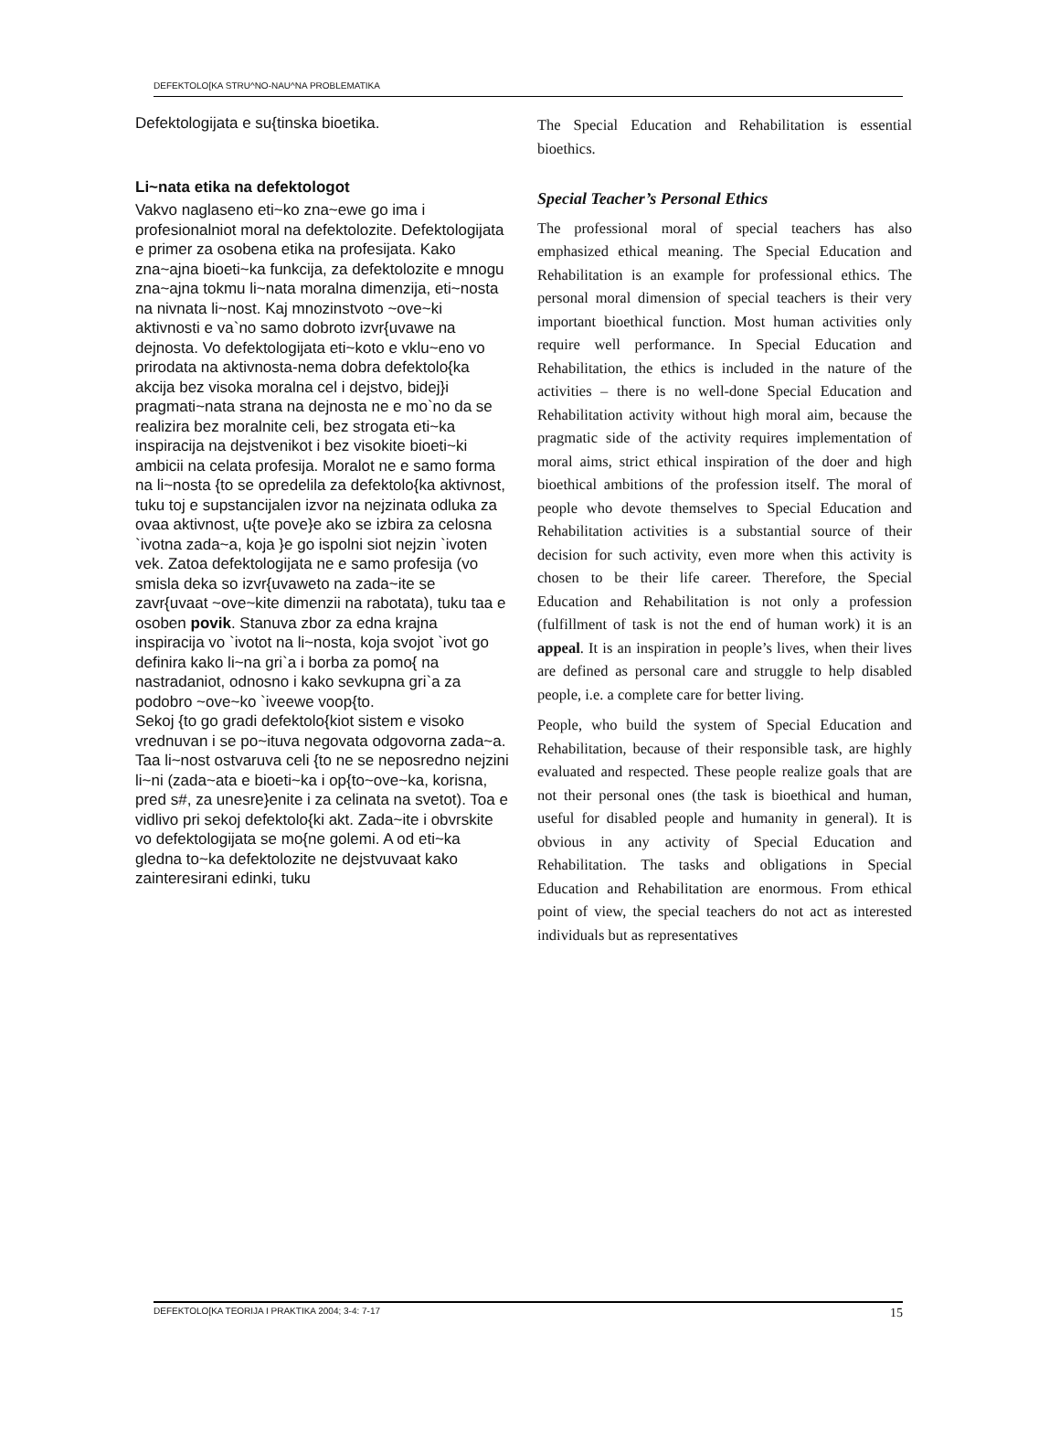DEFEKTOLO[KA STRU^NO-NAU^NA PROBLEMATIKA
Defektologijata e su{tinska bioetika.
Li~nata etika na defektologot
Vakvo naglaseno eti~ko zna~ewe go ima i profesionalniot moral na defektolozite. Defektologijata e primer za osobena etika na profesijata. Kako zna~ajna bioeti~ka funkcija, za defektolozite e mnogu zna~ajna tokmu li~nata moralna dimenzija, eti~nosta na nivnata li~nost. Kaj mnozinstvoto ~ove~ki aktivnosti e va`no samo dobroto izvr{uvawe na dejnosta. Vo defektologijata eti~koto e vklu~eno vo prirodata na aktivnosta-nema dobra defektolo{ka akcija bez visoka moralna cel i dejstvo, bidej}i pragmati~nata strana na dejnosta ne e mo`no da se realizira bez moralnite celi, bez strogata eti~ka inspiracija na dejstvenikot i bez visokite bioeti~ki ambicii na celata profesija. Moralot ne e samo forma na li~nosta {to se opredelila za defektolo{ka aktivnost, tuku toj e supstancijalen izvor na nejzinata odluka za ovaa aktivnost, u{te pove}e ako se izbira za celosna `ivotna zada~a, koja }e go ispolni siot nejzin `ivoten vek. Zatoa defektologijata ne e samo profesija (vo smisla deka so izvr{uvaweto na zada~ite se zavr{uvaat ~ove~kite dimenzii na rabotata), tuku taa e osoben povik. Stanuva zbor za edna krajna inspiracija vo `ivotot na li~nosta, koja svojot `ivot go definira kako li~na gri`a i borba za pomo{ na nastradaniot, odnosno i kako sevkupna gri`a za podobro ~ove~ko `iveewe voop{to.
Sekoj {to go gradi defektolo{kiot sistem e visoko vrednuvan i se po~ituva negovata odgovorna zada~a. Taa li~nost ostvaruva celi {to ne se neposredno nejzini li~ni (zada~ata e bioeti~ka i op{to~ove~ka, korisna, pred s#, za unesre}enite i za celinata na svetot). Toa e vidlivo pri sekoj defektolo{ki akt. Zada~ite i obvrskite vo defektologijata se mo{ne golemi. A od eti~ka gledna to~ka defektolozite ne dejstvuvaat kako zainteresirani edinki, tuku
The Special Education and Rehabilitation is essential bioethics.
Special Teacher’s Personal Ethics
The professional moral of special teachers has also emphasized ethical meaning. The Special Education and Rehabilitation is an example for professional ethics. The personal moral dimension of special teachers is their very important bioethical function. Most human activities only require well performance. In Special Education and Rehabilitation, the ethics is included in the nature of the activities – there is no well-done Special Education and Rehabilitation activity without high moral aim, because the pragmatic side of the activity requires implementation of moral aims, strict ethical inspiration of the doer and high bioethical ambitions of the profession itself. The moral of people who devote themselves to Special Education and Rehabilitation activities is a substantial source of their decision for such activity, even more when this activity is chosen to be their life career. Therefore, the Special Education and Rehabilitation is not only a profession (fulfillment of task is not the end of human work) it is an appeal. It is an inspiration in people’s lives, when their lives are defined as personal care and struggle to help disabled people, i.e. a complete care for better living.
People, who build the system of Special Education and Rehabilitation, because of their responsible task, are highly evaluated and respected. These people realize goals that are not their personal ones (the task is bioethical and human, useful for disabled people and humanity in general). It is obvious in any activity of Special Education and Rehabilitation. The tasks and obligations in Special Education and Rehabilitation are enormous. From ethical point of view, the special teachers do not act as interested individuals but as representatives
DEFEKTOLO[KA TEORIJA I PRAKTIKA 2004; 3-4: 7-17 15